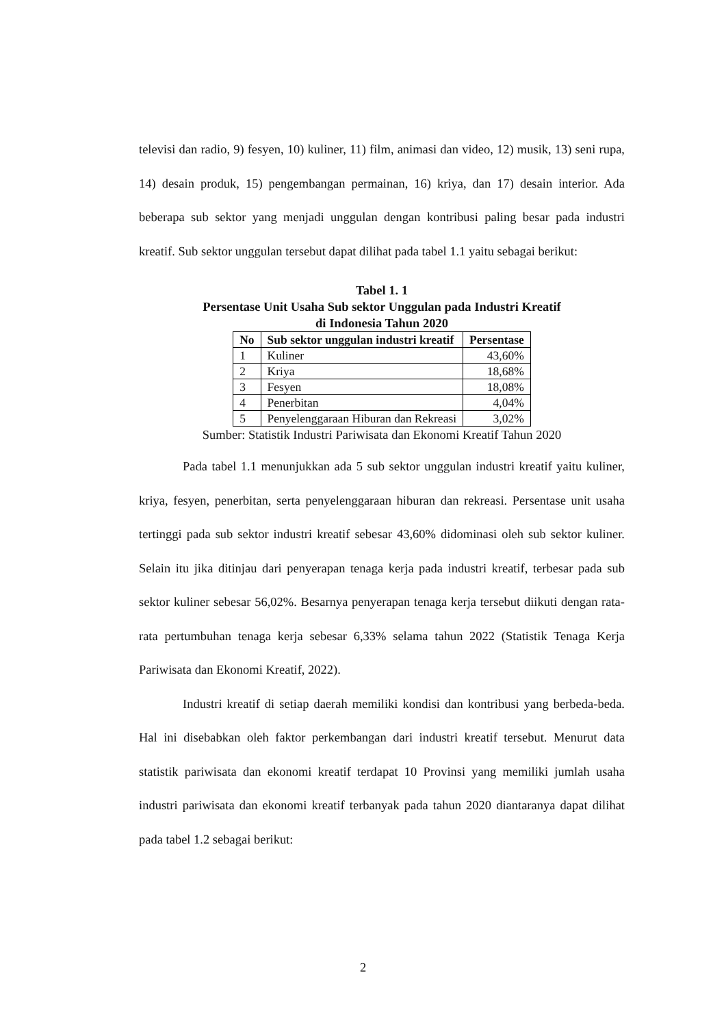televisi dan radio, 9) fesyen, 10) kuliner, 11) film, animasi dan video, 12) musik, 13) seni rupa, 14) desain produk, 15) pengembangan permainan, 16) kriya, dan 17) desain interior. Ada beberapa sub sektor yang menjadi unggulan dengan kontribusi paling besar pada industri kreatif. Sub sektor unggulan tersebut dapat dilihat pada tabel 1.1 yaitu sebagai berikut:
Tabel 1. 1
Persentase Unit Usaha Sub sektor Unggulan pada Industri Kreatif
di Indonesia Tahun 2020
| No | Sub sektor unggulan industri kreatif | Persentase |
| --- | --- | --- |
| 1 | Kuliner | 43,60% |
| 2 | Kriya | 18,68% |
| 3 | Fesyen | 18,08% |
| 4 | Penerbitan | 4,04% |
| 5 | Penyelenggaraan Hiburan dan Rekreasi | 3,02% |
Sumber: Statistik Industri Pariwisata dan Ekonomi Kreatif Tahun 2020
Pada tabel 1.1 menunjukkan ada 5 sub sektor unggulan industri kreatif yaitu kuliner, kriya, fesyen, penerbitan, serta penyelenggaraan hiburan dan rekreasi. Persentase unit usaha tertinggi pada sub sektor industri kreatif sebesar 43,60% didominasi oleh sub sektor kuliner. Selain itu jika ditinjau dari penyerapan tenaga kerja pada industri kreatif, terbesar pada sub sektor kuliner sebesar 56,02%. Besarnya penyerapan tenaga kerja tersebut diikuti dengan rata-rata pertumbuhan tenaga kerja sebesar 6,33% selama tahun 2022 (Statistik Tenaga Kerja Pariwisata dan Ekonomi Kreatif, 2022).
Industri kreatif di setiap daerah memiliki kondisi dan kontribusi yang berbeda-beda. Hal ini disebabkan oleh faktor perkembangan dari industri kreatif tersebut. Menurut data statistik pariwisata dan ekonomi kreatif terdapat 10 Provinsi yang memiliki jumlah usaha industri pariwisata dan ekonomi kreatif terbanyak pada tahun 2020 diantaranya dapat dilihat pada tabel 1.2 sebagai berikut:
2